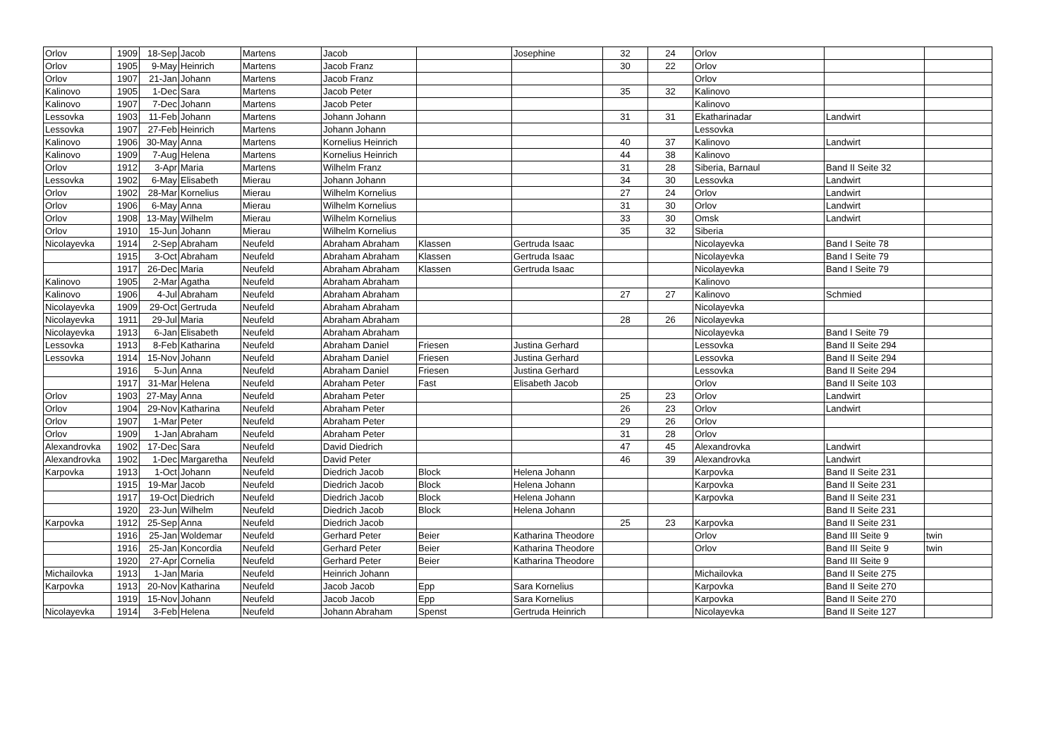| Orlov | 1909 | 18-Sep | Jacob | Martens | Jacob | | Josephine | 32 | 24 | Orlov | | |
| Orlov | 1905 | 9-May | Heinrich | Martens | Jacob Franz | | | 30 | 22 | Orlov | | |
| Orlov | 1907 | 21-Jan | Johann | Martens | Jacob Franz | | | | | Orlov | | |
| Kalinovo | 1905 | 1-Dec | Sara | Martens | Jacob Peter | | | 35 | 32 | Kalinovo | | |
| Kalinovo | 1907 | 7-Dec | Johann | Martens | Jacob Peter | | | | | Kalinovo | | |
| Lessovka | 1903 | 11-Feb | Johann | Martens | Johann Johann | | | 31 | 31 | Ekatharinadar | Landwirt | |
| Lessovka | 1907 | 27-Feb | Heinrich | Martens | Johann Johann | | | | | Lessovka | | |
| Kalinovo | 1906 | 30-May | Anna | Martens | Kornelius Heinrich | | | 40 | 37 | Kalinovo | Landwirt | |
| Kalinovo | 1909 | 7-Aug | Helena | Martens | Kornelius Heinrich | | | 44 | 38 | Kalinovo | | |
| Orlov | 1912 | 3-Apr | Maria | Martens | Wilhelm Franz | | | 31 | 28 | Siberia, Barnaul | Band II Seite 32 | |
| Lessovka | 1902 | 6-May | Elisabeth | Mierau | Johann Johann | | | 34 | 30 | Lessovka | Landwirt | |
| Orlov | 1902 | 28-Mar | Kornelius | Mierau | Wilhelm Kornelius | | | 27 | 24 | Orlov | Landwirt | |
| Orlov | 1906 | 6-May | Anna | Mierau | Wilhelm Kornelius | | | 31 | 30 | Orlov | Landwirt | |
| Orlov | 1908 | 13-May | Wilhelm | Mierau | Wilhelm Kornelius | | | 33 | 30 | Omsk | Landwirt | |
| Orlov | 1910 | 15-Jun | Johann | Mierau | Wilhelm Kornelius | | | 35 | 32 | Siberia | | |
| Nicolayevka | 1914 | 2-Sep | Abraham | Neufeld | Abraham Abraham | Klassen | Gertruda Isaac | | | Nicolayevka | Band I Seite 78 | |
| | 1915 | 3-Oct | Abraham | Neufeld | Abraham Abraham | Klassen | Gertruda Isaac | | | Nicolayevka | Band I Seite 79 | |
| | 1917 | 26-Dec | Maria | Neufeld | Abraham Abraham | Klassen | Gertruda Isaac | | | Nicolayevka | Band I Seite 79 | |
| Kalinovo | 1905 | 2-Mar | Agatha | Neufeld | Abraham Abraham | | | | | Kalinovo | | |
| Kalinovo | 1906 | 4-Jul | Abraham | Neufeld | Abraham Abraham | | | 27 | 27 | Kalinovo | Schmied | |
| Nicolayevka | 1909 | 29-Oct | Gertruda | Neufeld | Abraham Abraham | | | | | Nicolayevka | | |
| Nicolayevka | 1911 | 29-Jul | Maria | Neufeld | Abraham Abraham | | | 28 | 26 | Nicolayevka | | |
| Nicolayevka | 1913 | 6-Jan | Elisabeth | Neufeld | Abraham Abraham | | | | | Nicolayevka | Band I Seite 79 | |
| Lessovka | 1913 | 8-Feb | Katharina | Neufeld | Abraham Daniel | Friesen | Justina Gerhard | | | Lessovka | Band II Seite 294 | |
| Lessovka | 1914 | 15-Nov | Johann | Neufeld | Abraham Daniel | Friesen | Justina Gerhard | | | Lessovka | Band II Seite 294 | |
| | 1916 | 5-Jun | Anna | Neufeld | Abraham Daniel | Friesen | Justina Gerhard | | | Lessovka | Band II Seite 294 | |
| | 1917 | 31-Mar | Helena | Neufeld | Abraham Peter | Fast | Elisabeth Jacob | | | Orlov | Band II Seite 103 | |
| Orlov | 1903 | 27-May | Anna | Neufeld | Abraham Peter | | | 25 | 23 | Orlov | Landwirt | |
| Orlov | 1904 | 29-Nov | Katharina | Neufeld | Abraham Peter | | | 26 | 23 | Orlov | Landwirt | |
| Orlov | 1907 | 1-Mar | Peter | Neufeld | Abraham Peter | | | 29 | 26 | Orlov | | |
| Orlov | 1909 | 1-Jan | Abraham | Neufeld | Abraham Peter | | | 31 | 28 | Orlov | | |
| Alexandrovka | 1902 | 17-Dec | Sara | Neufeld | David Diedrich | | | 47 | 45 | Alexandrovka | Landwirt | |
| Alexandrovka | 1902 | 1-Dec | Margaretha | Neufeld | David Peter | | | 46 | 39 | Alexandrovka | Landwirt | |
| Karpovka | 1913 | 1-Oct | Johann | Neufeld | Diedrich Jacob | Block | Helena Johann | | | Karpovka | Band II Seite 231 | |
| | 1915 | 19-Mar | Jacob | Neufeld | Diedrich Jacob | Block | Helena Johann | | | Karpovka | Band II Seite 231 | |
| | 1917 | 19-Oct | Diedrich | Neufeld | Diedrich Jacob | Block | Helena Johann | | | Karpovka | Band II Seite 231 | |
| | 1920 | 23-Jun | Wilhelm | Neufeld | Diedrich Jacob | Block | Helena Johann | | | | Band II Seite 231 | |
| Karpovka | 1912 | 25-Sep | Anna | Neufeld | Diedrich Jacob | | | 25 | 23 | Karpovka | Band II Seite 231 | |
| | 1916 | 25-Jan | Woldemar | Neufeld | Gerhard Peter | Beier | Katharina Theodore | | | Orlov | Band III Seite 9 | twin |
| | 1916 | 25-Jan | Koncordia | Neufeld | Gerhard Peter | Beier | Katharina Theodore | | | Orlov | Band III Seite 9 | twin |
| | 1920 | 27-Apr | Cornelia | Neufeld | Gerhard Peter | Beier | Katharina Theodore | | | | Band III Seite 9 | |
| Michailovka | 1913 | 1-Jan | Maria | Neufeld | Heinrich Johann | | | | | Michailovka | Band II Seite 275 | |
| Karpovka | 1913 | 20-Nov | Katharina | Neufeld | Jacob Jacob | Epp | Sara Kornelius | | | Karpovka | Band II Seite 270 | |
| | 1919 | 15-Nov | Johann | Neufeld | Jacob Jacob | Epp | Sara Kornelius | | | Karpovka | Band II Seite 270 | |
| Nicolayevka | 1914 | 3-Feb | Helena | Neufeld | Johann Abraham | Spenst | Gertruda Heinrich | | | Nicolayevka | Band II Seite 127 | |